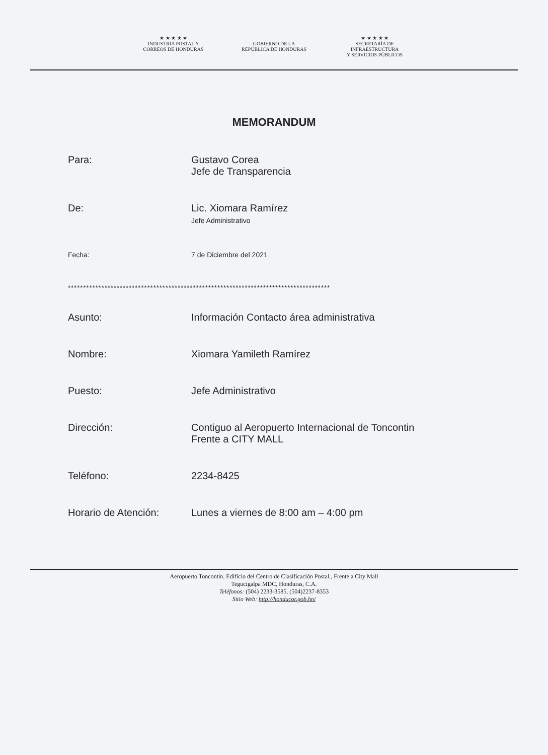★ ★ ★ ★ ★
INDUSTRIA POSTAL Y
CORREOS DE HONDURAS
GOBIERNO DE LA
REPÚBLICA DE HONDURAS
★ ★ ★ ★ ★
SECRETARÍA DE INFRAESTRUCTURA
Y SERVICIOS PÚBLICOS
MEMORANDUM
Para: Gustavo Corea
Jefe de Transparencia
De: Lic. Xiomara Ramírez
Jefe Administrativo
Fecha: 7 de Diciembre del 2021
**************************************************************************************
Asunto: Información Contacto área administrativa
Nombre: Xiomara Yamileth Ramírez
Puesto: Jefe Administrativo
Dirección: Contiguo al Aeropuerto Internacional de Toncontin
Frente a CITY MALL
Teléfono: 2234-8425
Horario de Atención: Lunes a viernes de 8:00 am – 4:00 pm
Aeropuerto Toncontin. Edificio del Centro de Clasificación Postal., Frente a City Mall
Tegucigalpa MDC, Honduras, C.A.
Teléfonos: (504) 2233-3585, (504)2237-8353
Sitio Web: http://honducor.gob.hn/